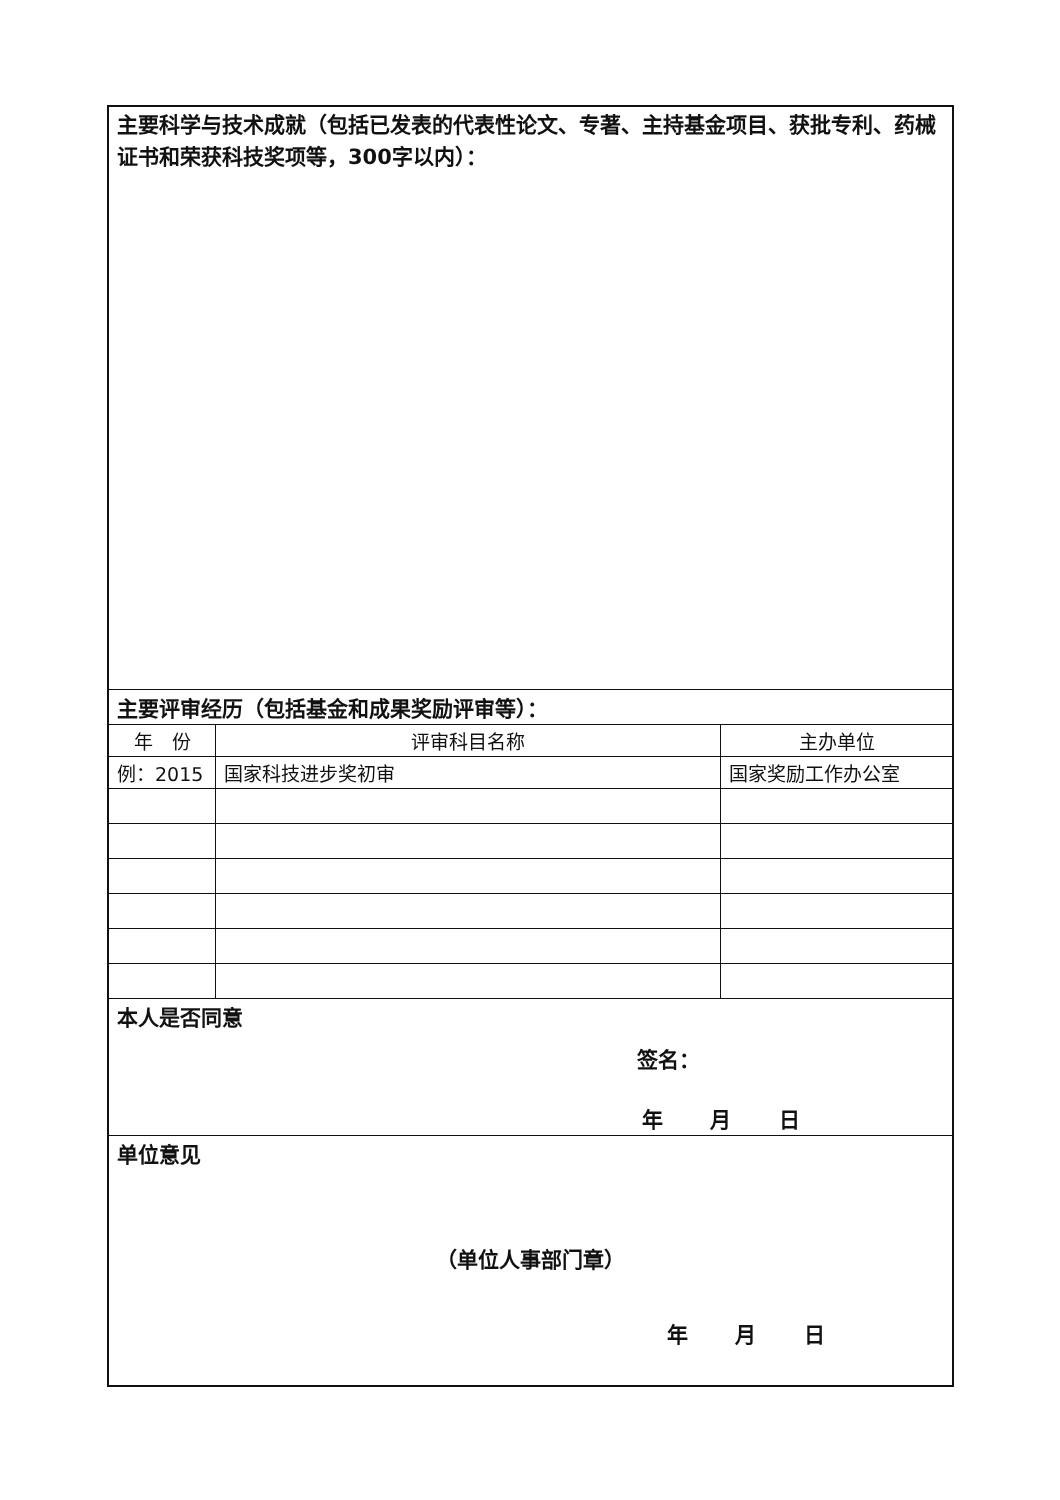| 主要科学与技术成就（包括已发表的代表性论文、专著、主持基金项目、获批专利、药械证书和荣获科技奖项等，300字以内）： | | |
| 主要评审经历（包括基金和成果奖励评审等）： | | |
| 年 份 | 评审科目名称 | 主办单位 |
| 例：2015 | 国家科技进步奖初审 | 国家奖励工作办公室 |
| 本人是否同意 签名： 年 月 日 | | |
| 单位意见 （单位人事部门章） 年 月 日 | | |